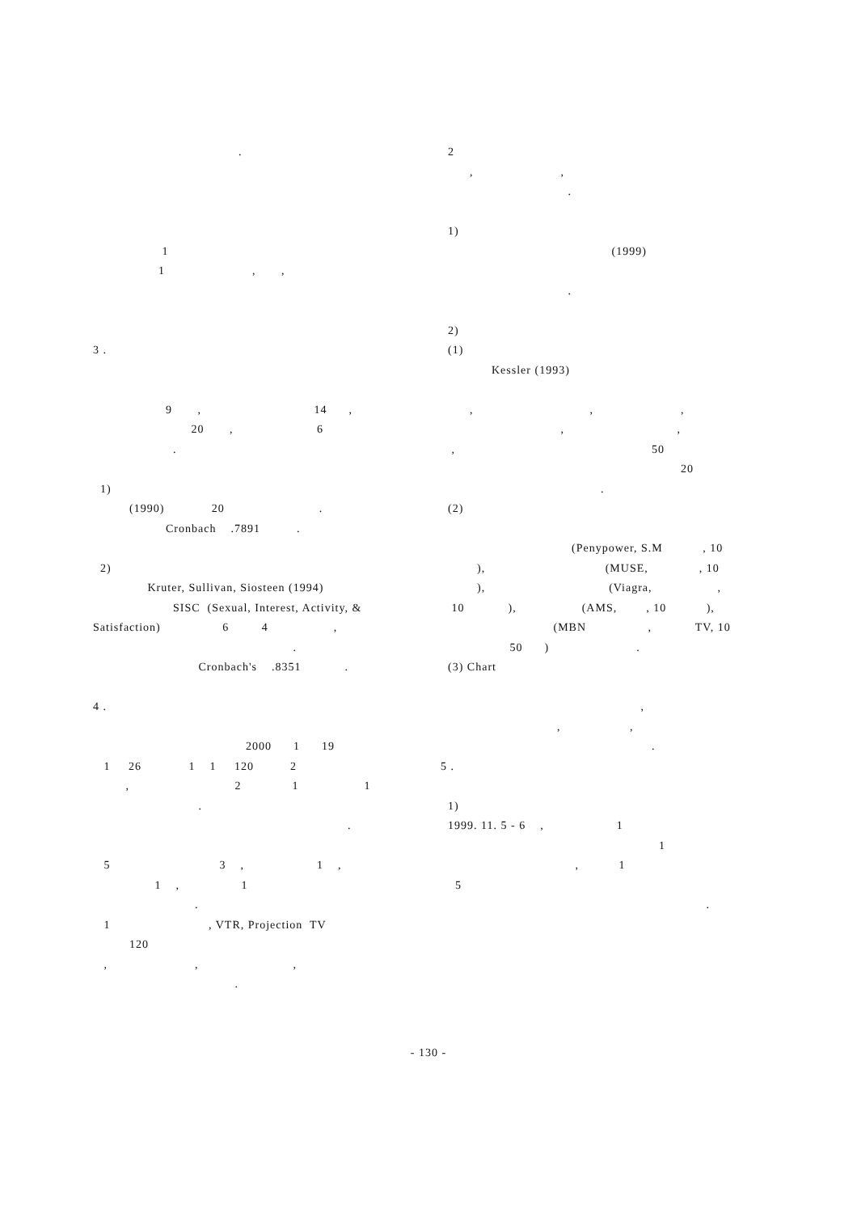.
1
1 , ,
3 .
9 , 14 ,
20 , 6
.
1)
(1990) 20 .
Cronbach .7891 .
2)
Kruter, Sullivan, Siosteen (1994)
SISC (Sexual, Interest, Activity, &
Satisfaction) 6 4 ,
.
Cronbach's .8351 .
4 .
2000 1 19
1 26 1 1 120 2
, 2 1 1
.
.
5 3 , 1 ,
1 , 1
.
1 , VTR, Projection TV
120
, , ,
.
2
, ,
.
1)
(1999)
.
2)
(1)
Kessler (1993)
, , ,
, ,
, 50
20
.
(2)
(Penypower, S.M , 10
), (MUSE, , 10
), (Viagra, ,
10 ), (AMS, , 10 ),
(MBN , TV, 10
50 ) .
(3) Chart
,
, ,
.
5 .
1)
1999. 11. 5 - 6 , 1
1
, 1
5
.
- 130 -